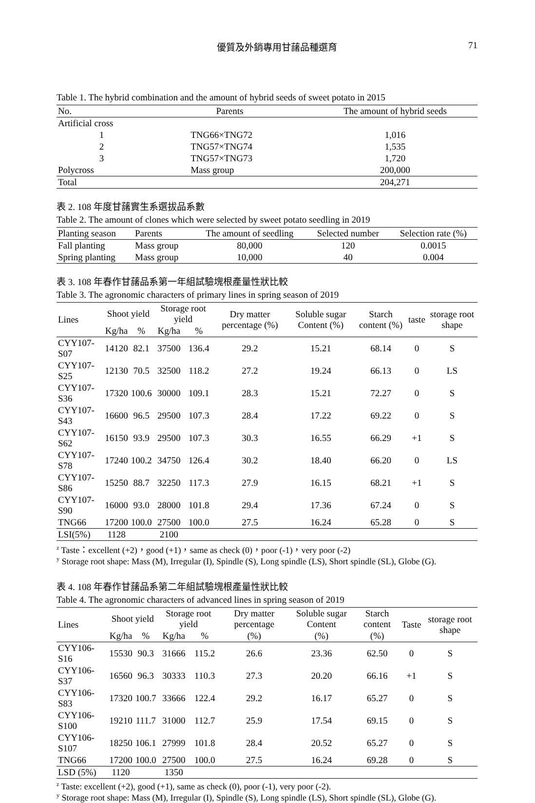優質及外銷專用甘藷品種選育 71
Table 1. The hybrid combination and the amount of hybrid seeds of sweet potato in 2015
| No. | Parents | The amount of hybrid seeds |
| --- | --- | --- |
| Artificial cross | | |
| 1 | TNG66×TNG72 | 1,016 |
| 2 | TNG57×TNG74 | 1,535 |
| 3 | TNG57×TNG73 | 1,720 |
| Polycross | Mass group | 200,000 |
| Total | | 204,271 |
表 2. 108 年度甘藷實生系選拔品系數
Table 2. The amount of clones which were selected by sweet potato seedling in 2019
| Planting season | Parents | The amount of seedling | Selected number | Selection rate (%) |
| --- | --- | --- | --- | --- |
| Fall planting | Mass group | 80,000 | 120 | 0.0015 |
| Spring planting | Mass group | 10,000 | 40 | 0.004 |
表 3. 108 年春作甘藷品系第一年組試驗塊根產量性狀比較
Table 3. The agronomic characters of primary lines in spring season of 2019
| Lines | Shoot yield | | Storage root yield | | Dry matter percentage (%) | Soluble sugar Content (%) | Starch content (%) | taste | storage root shape |
| --- | --- | --- | --- | --- | --- | --- | --- | --- | --- |
| | Kg/ha | % | Kg/ha | % | | | | | |
| CYY107-S07 | 14120 | 82.1 | 37500 | 136.4 | 29.2 | 15.21 | 68.14 | 0 | S |
| CYY107-S25 | 12130 | 70.5 | 32500 | 118.2 | 27.2 | 19.24 | 66.13 | 0 | LS |
| CYY107-S36 | 17320 | 100.6 | 30000 | 109.1 | 28.3 | 15.21 | 72.27 | 0 | S |
| CYY107-S43 | 16600 | 96.5 | 29500 | 107.3 | 28.4 | 17.22 | 69.22 | 0 | S |
| CYY107-S62 | 16150 | 93.9 | 29500 | 107.3 | 30.3 | 16.55 | 66.29 | +1 | S |
| CYY107-S78 | 17240 | 100.2 | 34750 | 126.4 | 30.2 | 18.40 | 66.20 | 0 | LS |
| CYY107-S86 | 15250 | 88.7 | 32250 | 117.3 | 27.9 | 16.15 | 68.21 | +1 | S |
| CYY107-S90 | 16000 | 93.0 | 28000 | 101.8 | 29.4 | 17.36 | 67.24 | 0 | S |
| TNG66 | 17200 | 100.0 | 27500 | 100.0 | 27.5 | 16.24 | 65.28 | 0 | S |
| LSI(5%) | 1128 | | 2100 | | | | | | |
<sup>z</sup> Taste：excellent (+2)，good (+1)，same as check (0)，poor (-1)，very poor (-2)
<sup>y</sup> Storage root shape: Mass (M), Irregular (I), Spindle (S), Long spindle (LS), Short spindle (SL), Globe (G).
表 4. 108 年春作甘藷品系第二年組試驗塊根產量性狀比較
Table 4. The agronomic characters of advanced lines in spring season of 2019
| Lines | Shoot yield | | Storage root yield | | Dry matter percentage | Soluble sugar Content | Starch content | Taste | storage root shape |
| --- | --- | --- | --- | --- | --- | --- | --- | --- | --- |
| | Kg/ha | % | Kg/ha | % | (%) | (%) | (%) | | |
| CYY106-S16 | 15530 | 90.3 | 31666 | 115.2 | 26.6 | 23.36 | 62.50 | 0 | S |
| CYY106-S37 | 16560 | 96.3 | 30333 | 110.3 | 27.3 | 20.20 | 66.16 | +1 | S |
| CYY106-S83 | 17320 | 100.7 | 33666 | 122.4 | 29.2 | 16.17 | 65.27 | 0 | S |
| CYY106-S100 | 19210 | 111.7 | 31000 | 112.7 | 25.9 | 17.54 | 69.15 | 0 | S |
| CYY106-S107 | 18250 | 106.1 | 27999 | 101.8 | 28.4 | 20.52 | 65.27 | 0 | S |
| TNG66 | 17200 | 100.0 | 27500 | 100.0 | 27.5 | 16.24 | 69.28 | 0 | S |
| LSD (5%) | 1120 | | 1350 | | | | | | |
<sup>z</sup> Taste: excellent (+2), good (+1), same as check (0), poor (-1), very poor (-2).
<sup>y</sup> Storage root shape: Mass (M), Irregular (I), Spindle (S), Long spindle (LS), Short spindle (SL), Globe (G).